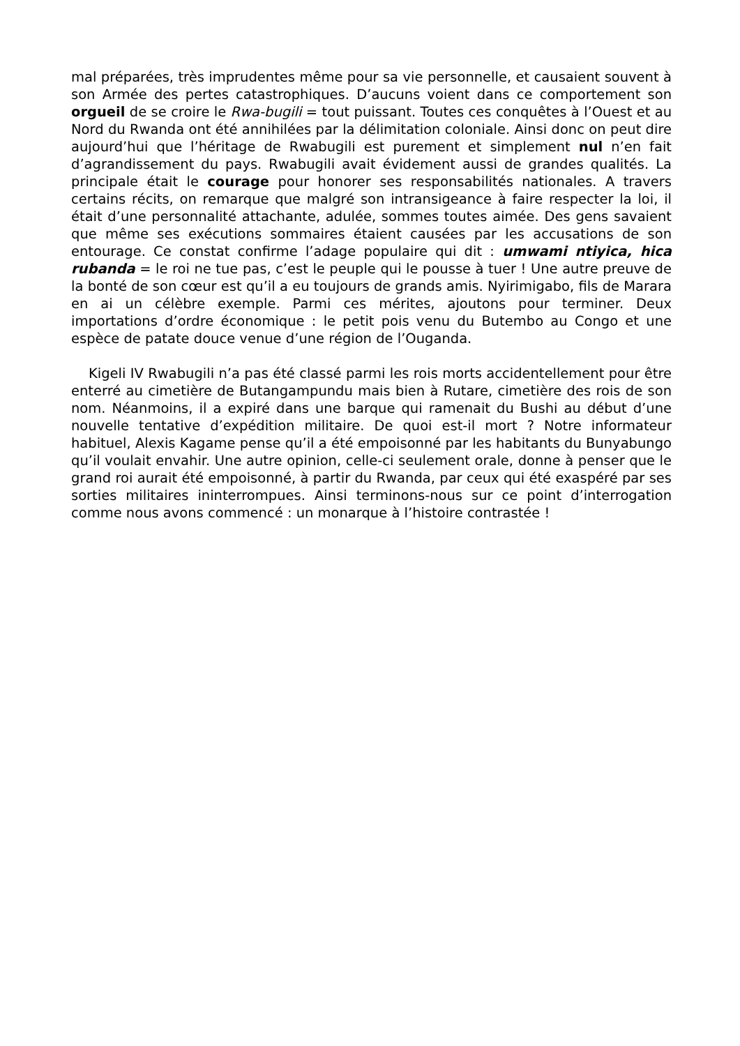mal préparées, très imprudentes même pour sa vie personnelle, et causaient souvent à son Armée des pertes catastrophiques. D’aucuns voient dans ce comportement son orgueil de se croire le Rwa-bugili = tout puissant. Toutes ces conquêtes à l’Ouest et au Nord du Rwanda ont été annihilées par la délimitation coloniale. Ainsi donc on peut dire aujourd’hui que l’héritage de Rwabugili est purement et simplement nul n’en fait d’agrandissement du pays. Rwabugili avait évidement aussi de grandes qualités. La principale était le courage pour honorer ses responsabilités nationales. A travers certains récits, on remarque que malgré son intransigeance à faire respecter la loi, il était d’une personnalité attachante, adulée, sommes toutes aimée. Des gens savaient que même ses exécutions sommaires étaient causées par les accusations de son entourage. Ce constat confirme l’adage populaire qui dit : umwami ntiyica, hica rubanda = le roi ne tue pas, c’est le peuple qui le pousse à tuer ! Une autre preuve de la bonté de son cœur est qu’il a eu toujours de grands amis. Nyirimigabo, fils de Marara en ai un célèbre exemple. Parmi ces mérites, ajoutons pour terminer. Deux importations d’ordre économique : le petit pois venu du Butembo au Congo et une espèce de patate douce venue d’une région de l’Ouganda.
Kigeli IV Rwabugili n’a pas été classé parmi les rois morts accidentellement pour être enterré au cimetière de Butangampundu mais bien à Rutare, cimetière des rois de son nom. Néanmoins, il a expiré dans une barque qui ramenait du Bushi au début d’une nouvelle tentative d’expédition militaire. De quoi est-il mort ? Notre informateur habituel, Alexis Kagame pense qu’il a été empoisonné par les habitants du Bunyabungo qu’il voulait envahir. Une autre opinion, celle-ci seulement orale, donne à penser que le grand roi aurait été empoisonné, à partir du Rwanda, par ceux qui été exaspéré par ses sorties militaires ininterrompues. Ainsi terminons-nous sur ce point d’interrogation comme nous avons commencé : un monarque à l’histoire contrastée !